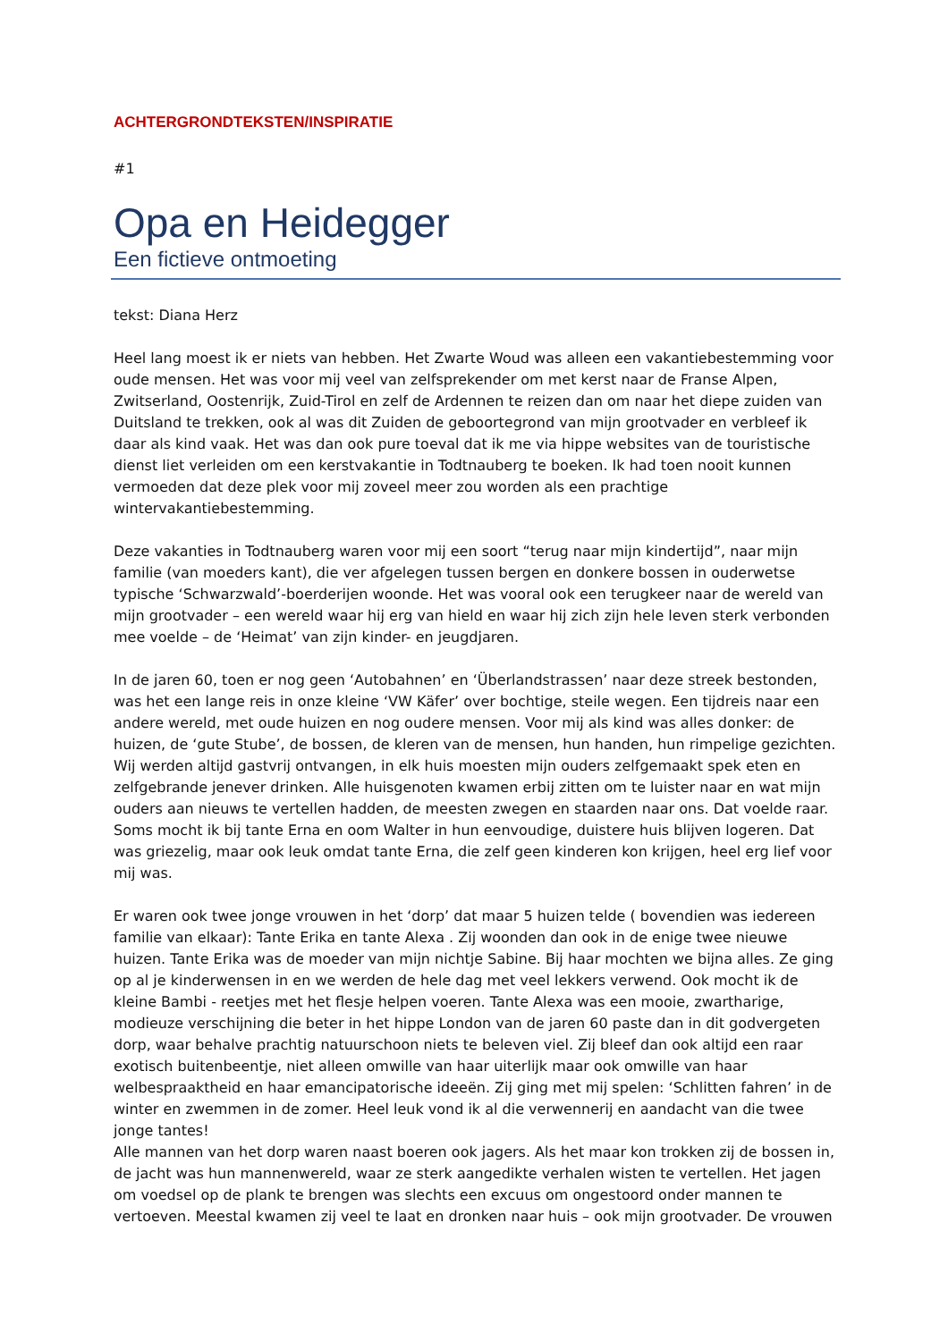ACHTERGRONDTEKSTEN/INSPIRATIE
#1
Opa en Heidegger
Een fictieve ontmoeting
tekst: Diana Herz
Heel lang moest ik er niets van hebben. Het Zwarte Woud was alleen een vakantiebestemming voor oude mensen. Het was voor mij veel van zelfsprekender om met kerst naar de Franse Alpen, Zwitserland, Oostenrijk, Zuid-Tirol en zelf de Ardennen te reizen dan om naar het diepe zuiden van Duitsland te trekken, ook al was dit Zuiden de geboortegrond van mijn grootvader en verbleef ik daar als kind vaak. Het was dan ook pure toeval dat ik me via hippe websites van de touristische dienst liet verleiden om een kerstvakantie in Todtnauberg te boeken. Ik had toen nooit kunnen vermoeden dat deze plek voor mij zoveel meer zou worden als een prachtige wintervakantiebestemming.
Deze vakanties in Todtnauberg waren voor mij een soort “terug naar mijn kindertijd”, naar mijn familie (van moeders kant), die ver afgelegen tussen bergen en donkere bossen in ouderwetse typische ‘Schwarzwald’-boerderijen woonde. Het was vooral ook een terugkeer naar de wereld van mijn grootvader – een wereld waar hij erg van hield en waar hij zich zijn hele leven sterk verbonden mee voelde – de ‘Heimat’ van zijn kinder- en jeugdjaren.
In de jaren 60, toen er nog geen ‘Autobahnen’ en ‘Überlandstrassen’ naar deze streek bestonden, was het een lange reis in onze kleine ‘VW Käfer’ over bochtige, steile wegen. Een tijdreis naar een andere wereld, met oude huizen en nog oudere mensen. Voor mij als kind was alles donker: de huizen, de ‘gute Stube’, de bossen, de kleren van de mensen, hun handen, hun rimpelige gezichten. Wij werden altijd gastvrij ontvangen, in elk huis moesten mijn ouders zelfgemaakt spek eten en zelfgebrande jenever drinken. Alle huisgenoten kwamen erbij zitten om te luister naar en wat mijn ouders aan nieuws te vertellen hadden, de meesten zwegen en staarden naar ons. Dat voelde raar. Soms mocht ik bij tante Erna en oom Walter in hun eenvoudige, duistere huis blijven logeren. Dat was griezelig, maar ook leuk omdat tante Erna, die zelf geen kinderen kon krijgen, heel erg lief voor mij was.
Er waren ook twee jonge vrouwen in het ‘dorp’ dat maar 5 huizen telde ( bovendien was iedereen familie van elkaar): Tante Erika en tante Alexa . Zij woonden dan ook in de enige twee nieuwe huizen. Tante Erika was de moeder van mijn nichtje Sabine. Bij haar mochten we bijna alles. Ze ging op al je kinderwensen in en we werden de hele dag met veel lekkers verwend. Ook mocht ik de kleine Bambi - reetjes met het flesje helpen voeren. Tante Alexa was een mooie, zwartharige, modieuze verschijning die beter in het hippe London van de jaren 60 paste dan in dit godvergeten dorp, waar behalve prachtig natuurschoon niets te beleven viel. Zij bleef dan ook altijd een raar exotisch buitenbeentje, niet alleen omwille van haar uiterlijk maar ook omwille van haar welbespraaktheid en haar emancipatorische ideeën. Zij ging met mij spelen: ‘Schlitten fahren’ in de winter en zwemmen in de zomer. Heel leuk vond ik al die verwennerij en aandacht van die twee jonge tantes!
Alle mannen van het dorp waren naast boeren ook jagers. Als het maar kon trokken zij de bossen in, de jacht was hun mannenwereld, waar ze sterk aangedikte verhalen wisten te vertellen. Het jagen om voedsel op de plank te brengen was slechts een excuus om ongestoord onder mannen te vertoeven. Meestal kwamen zij veel te laat en dronken naar huis – ook mijn grootvader. De vrouwen